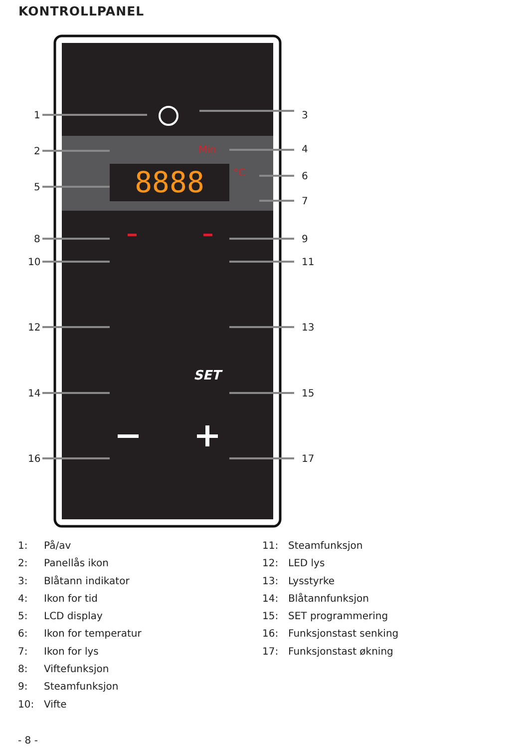KONTROLLPANEL
8888
Min
°C
SET
1
2
5
8
10
12
14
16
3
4
6
7
9
11
13
15
17
1: På/av
2: Panellås ikon
3: Blåtann indikator
4: Ikon for tid
5: LCD display
6: Ikon for temperatur
7: Ikon for lys
8: Viftefunksjon
9: Steamfunksjon
10: Vifte
11: Steamfunksjon
12: LED lys
13: Lysstyrke
14: Blåtannfunksjon
15: SET programmering
16: Funksjonstast senking
17: Funksjonstast økning
- 8 -